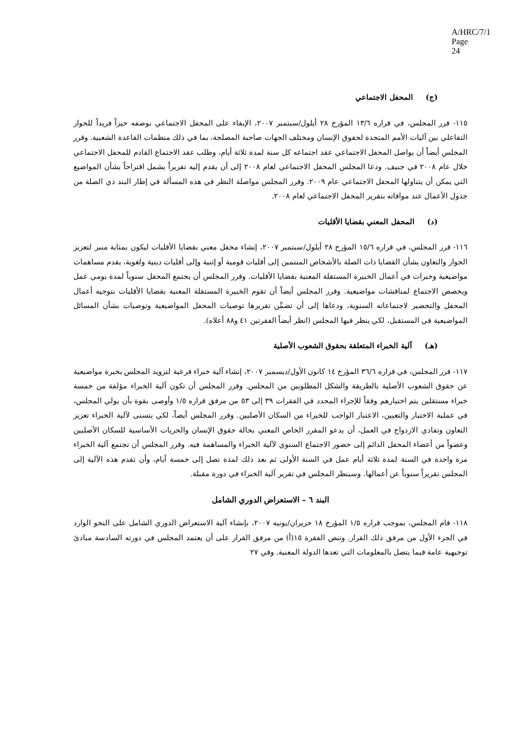A/HRC/7/1
Page 24
(ج) المحفل الاجتماعي
١١٥- قرر المجلس، في قراره ١٣/٦ المؤرخ ٢٨ أيلول/سبتمبر ٢٠٠٧، الإبقاء على المحفل الاجتماعي بوصفه حيزاً فريداً للحوار التفاعلي بين آليات الأمم المتحدة لحقوق الإنسان ومختلف الجهات صاحبة المصلحة، بما في ذلك منظمات القاعدة الشعبية. وقرر المجلس أيضاً أن يواصل المحفل الاجتماعي عقد اجتماعه كل سنة لمدة ثلاثة أيام، وطلب عقد الاجتماع القادم للمحفل الاجتماعي خلال عام ٢٠٠٨ في جنيف. ودعا المجلس المحفل الاجتماعي لعام ٢٠٠٨ إلى أن يقدم إليه تقريراً يشمل اقتراحاً بشأن المواضيع التي يمكن أن يتناولها المحفل الاجتماعي عام ٢٠٠٩. وقرر المجلس مواصلة النظر في هذه المسألة في إطار البند ذي الصلة من جدول الأعمال عند موافاته بتقرير المحفل الاجتماعي لعام ٢٠٠٨.
(د) المحفل المعني بقضايا الأقليات
١١٦- قرر المجلس، في قراره ١٥/٦ المؤرخ ٢٨ أيلول/سبتمبر ٢٠٠٧، إنشاء محفل معني بقضايا الأقليات ليكون بمثابة منبر لتعزيز الحوار والتعاون بشأن القضايا ذات الصلة بالأشخاص المنتمين إلى أقليات قومية أو إثنية وإلى أقليات دينية ولغوية، يقدم مساهمات مواضيعية وخبرات في أعمال الخبيرة المستقلة المعنية بقضايا الأقليات. وقرر المجلس أن يجتمع المحفل سنوياً لمدة يومي عمل ويخصص الاجتماع لمناقشات مواضيعية. وقرر المجلس أيضاً أن تقوم الخبيرة المستقلة المعنية بقضايا الأقليات بتوجيه أعمال المحفل والتحضير لاجتماعاته السنوية، ودعاها إلى أن تضمِّن تقريرها توصيات المحفل المواضيعية وتوصيات بشأن المسائل المواضيعية في المستقبل، لكي ينظر فيها المجلس (انظر أيضاً الفقرتين ٤١ و٨٨ أعلاه).
(هـ) آلية الخبراء المتعلقة بحقوق الشعوب الأصلية
١١٧- قرر المجلس، في قراره ٣٦/٦ المؤرخ ١٤ كانون الأول/ديسمبر ٢٠٠٧، إنشاء آلية خبراء فرعية لتزويد المجلس بخبرة مواضيعية عن حقوق الشعوب الأصلية بالطريقة والشكل المطلوبين من المجلس. وقرر المجلس أن تكون آلية الخبراء مؤلفة من خمسة خبراء مستقلين يتم اختيارهم وفقاً للإجراء المحدد في الفقرات ٣٩ إلى ٥٣ من مرفق قراره ١/٥ وأوصى بقوة بأن يولي المجلس، في عملية الاختيار والتعيين، الاعتبار الواجب للخبراء من السكان الأصليين. وقرر المجلس أيضاً، لكي يتسنى لآلية الخبراء تعزيز التعاون وتفادي الازدواج في العمل، أن يدعو المقرر الخاص المعني بحالة حقوق الإنسان والحريات الأساسية للسكان الأصليين وعضواً من أعضاء المحفل الدائم إلى حضور الاجتماع السنوي لآلية الخبراء والمساهمة فيه. وقرر المجلس أن تجتمع آلية الخبراء مرة واحدة في السنة لمدة ثلاثة أيام عمل في السنة الأولى ثم بعد ذلك لمدة تصل إلى خمسة أيام، وأن تقدم هذه الآلية إلى المجلس تقريراً سنوياً عن أعمالها. وسينظر المجلس في تقرير آلية الخبراء في دورة مقبلة.
البند ٦ – الاستعراض الدوري الشامل
١١٨- قام المجلس، بموجب قراره ١/٥ المؤرخ ١٨ حزيران/يونيه ٢٠٠٧، بإنشاء آلية الاستعراض الدوري الشامل على النحو الوارد في الجزء الأول من مرفق ذلك القرار. وتنص الفقرة ١٥(أ) من مرفق القرار على أن يعتمد المجلس في دورته السادسة مبادئ توجيهية عامة فيما يتصل بالمعلومات التي تعدها الدولة المعنية. وفي ٢٧